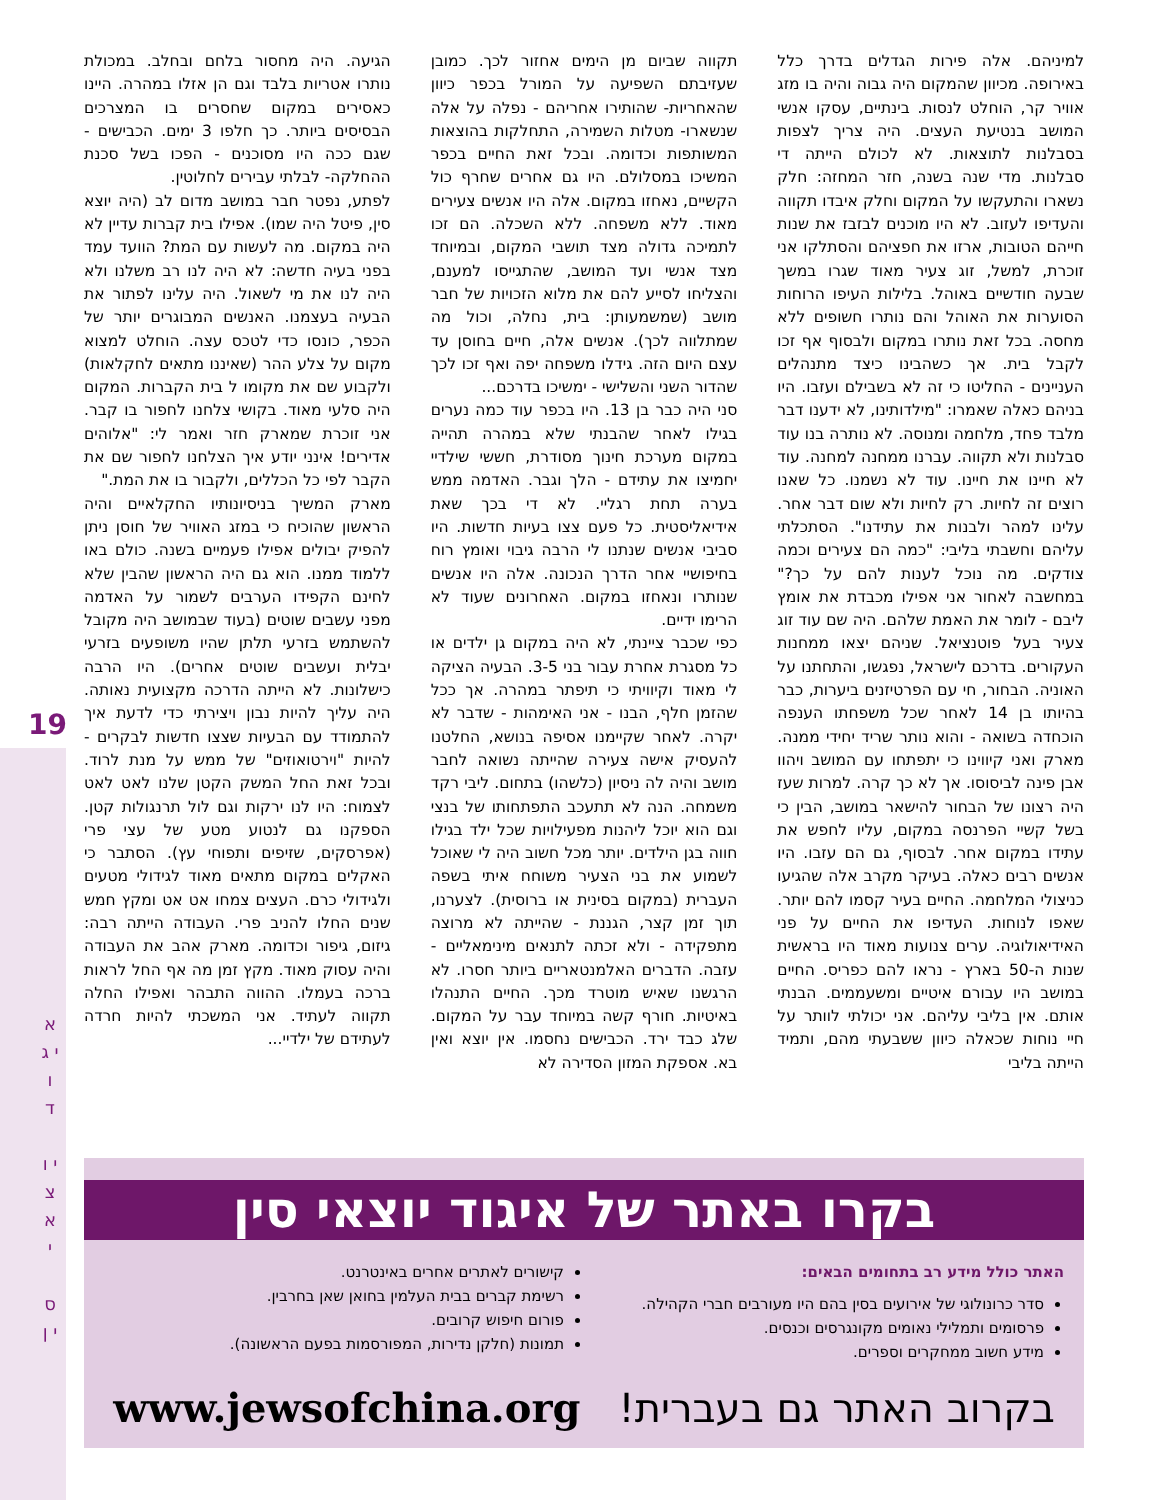19
א י ג ו ד
י ו צ א י
ס י ן
למיניהם. אלה פירות הגדלים בדרך כלל באירופה. מכיוון שהמקום היה גבוה והיה בו מזג אוויר קר, הוחלט לנסות. בינתיים, עסקו אנשי המושב בנטיעת העצים. היה צריך לצפות בסבלנות לתוצאות. לא לכולם הייתה די סבלנות. מדי שנה בשנה, חזר המחזה: חלק נשארו והתעקשו על המקום וחלק איבדו תקווה והעדיפו לעזוב. לא היו מוכנים לבזבז את שנות חייהם הטובות, ארזו את חפציהם והסתלקו אני זוכרת, למשל, זוג צעיר מאוד שגרו במשך שבעה חודשיים באוהל. בלילות העיפו הרוחות הסוערות את האוהל והם נותרו חשופים ללא מחסה. בכל זאת נותרו במקום ולבסוף אף זכו לקבל בית. אך כשהבינו כיצד מתנהלים העניינים - החליטו כי זה לא בשבילם ועזבו. היו בניהם כאלה שאמרו: "מילדותינו, לא ידענו דבר מלבד פחד, מלחמה ומנוסה. לא נותרה בנו עוד סבלנות ולא תקווה. עברנו ממחנה למחנה. עוד לא חיינו את חיינו. עוד לא נשמנו. כל שאנו רוצים זה לחיות. רק לחיות ולא שום דבר אחר. עלינו למהר ולבנות את עתידנו". הסתכלתי עליהם וחשבתי בליבי: "כמה הם צעירים וכמה צודקים. מה נוכל לענות להם על כך?" במחשבה לאחור אני אפילו מכבדת את אומץ ליבם - לומר את האמת שלהם. היה שם עוד זוג צעיר בעל פוטנציאל. שניהם יצאו ממחנות העקורים. בדרכם לישראל, נפגשו, והתחתנו על האוניה. הבחור, חי עם הפרטיזנים ביערות, כבר בהיותו בן 14 לאחר שכל משפחתו הענפה הוכחדה בשואה - והוא נותר שריד יחידי ממנה. מארק ואני קיווינו כי יתפתחו עם המושב ויהוו אבן פינה לביסוסו. אך לא כך קרה. למרות שעז היה רצונו של הבחור להישאר במושב, הבין כי בשל קשיי הפרנסה במקום, עליו לחפש את עתידו במקום אחר. לבסוף, גם הם עזבו. היו אנשים רבים כאלה. בעיקר מקרב אלה שהגיעו כניצולי המלחמה. החיים בעיר קסמו להם יותר. שאפו לנוחות. העדיפו את החיים על פני האידיאולוגיה. ערים צנועות מאוד היו בראשית שנות ה-50 בארץ - נראו להם כפריס. החיים במושב היו עבורם איטיים ומשעממים. הבנתי אותם. אין בליבי עליהם. אני יכולתי לוותר על חיי נוחות שכאלה כיוון ששבעתי מהם, ותמיד הייתה בליבי
תקווה שביום מן הימים אחזור לכך. כמובן שעזיבתם השפיעה על המורל בכפר כיוון שהאחריות- שהותירו אחריהם - נפלה על אלה שנשארו- מטלות השמירה, התחלקות בהוצאות המשותפות וכדומה. ובכל זאת החיים בכפר המשיכו במסלולם. היו גם אחרים שחרף כול הקשיים, נאחזו במקום. אלה היו אנשים צעירים מאוד. ללא משפחה. ללא השכלה. הם זכו לתמיכה גדולה מצד תושבי המקום, ובמיוחד מצד אנשי ועד המושב, שהתגייסו למענם, והצליחו לסייע להם את מלוא הזכויות של חבר מושב (שמשמעותן: בית, נחלה, וכול מה שמתלווה לכך). אנשים אלה, חיים בחוסן עד עצם היום הזה. גידלו משפחה יפה ואף זכו לכך שהדור השני והשלישי - ימשיכו בדרכם...
סני היה כבר בן 13. היו בכפר עוד כמה נערים בגילו לאחר שהבנתי שלא במהרה תהייה במקום מערכת חינוך מסודרת, חששי שילדיי יחמיצו את עתידם - הלך וגבר. האדמה ממש בערה תחת רגליי. לא די בכך שאת אידיאליסטית. כל פעם צצו בעיות חדשות. היו סביבי אנשים שנתנו לי הרבה גיבוי ואומץ רוח בחיפושיי אחר הדרך הנכונה. אלה היו אנשים שנותרו ונאחזו במקום. האחרונים שעוד לא הרימו ידיים.
כפי שכבר ציינתי, לא היה במקום גן ילדים או כל מסגרת אחרת עבור בני 3-5. הבעיה הציקה לי מאוד וקיוויתי כי תיפתר במהרה. אך ככל שהזמן חלף, הבנו - אני האימהות - שדבר לא יקרה. לאחר שקיימנו אסיפה בנושא, החלטנו להעסיק אישה צעירה שהייתה נשואה לחבר מושב והיה לה ניסיון (כלשהו) בתחום. ליבי רקד משמחה. הנה לא תתעכב התפתחותו של בנצי וגם הוא יוכל ליהנות מפעילויות שכל ילד בגילו חווה בגן הילדים. יותר מכל חשוב היה לי שאוכל לשמוע את בני הצעיר משוחח איתי בשפה העברית (במקום בסינית או ברוסית). לצערנו, תוך זמן קצר, הגננת - שהייתה לא מרוצה מתפקידה - ולא זכתה לתנאים מינימאליים - עזבה. הדברים האלמנטאריים ביותר חסרו. לא הרגשנו שאיש מוטרד מכך. החיים התנהלו באיטיות. חורף קשה במיוחד עבר על המקום. שלג כבד ירד. הכבישים נחסמו. אין יוצא ואין בא. אספקת המזון הסדירה לא
הגיעה. היה מחסור בלחם ובחלב. במכולת נותרו אטריות בלבד וגם הן אזלו במהרה. היינו כאסירים במקום שחסרים בו המצרכים הבסיסים ביותר. כך חלפו 3 ימים. הכבישים - שגם ככה היו מסוכנים - הפכו בשל סכנת ההחלקה- לבלתי עבירים לחלוטין.
לפתע, נפטר חבר במושב מדום לב (היה יוצא סין, פיטל היה שמו). אפילו בית קברות עדיין לא היה במקום. מה לעשות עם המת? הוועד עמד בפני בעיה חדשה: לא היה לנו רב משלנו ולא היה לנו את מי לשאול. היה עלינו לפתור את הבעיה בעצמנו. האנשים המבוגרים יותר של הכפר, כונסו כדי לטכס עצה. הוחלט למצוא מקום על צלע ההר (שאיננו מתאים לחקלאות) ולקבוע שם את מקומו ל בית הקברות. המקום היה סלעי מאוד. בקושי צלחנו לחפור בו קבר. אני זוכרת שמארק חזר ואמר לי: "אלוהים אדירים! אינני יודע איך הצלחנו לחפור שם את הקבר לפי כל הכללים, ולקבור בו את המת."
מארק המשיך בניסיונותיו החקלאיים והיה הראשון שהוכיח כי במזג האוויר של חוסן ניתן להפיק יבולים אפילו פעמיים בשנה. כולם באו ללמוד ממנו. הוא גם היה הראשון שהבין שלא לחינם הקפידו הערבים לשמור על האדמה מפני עשבים שוטים (בעוד שבמושב היה מקובל להשתמש בזרעי תלתן שהיו משופעים בזרעי יבלית ועשבים שוטים אחרים). היו הרבה כישלונות. לא הייתה הדרכה מקצועית נאותה. היה עליך להיות נבון ויצירתי כדי לדעת איך להתמודד עם הבעיות שצצו חדשות לבקרים - להיות "וירטואוזים" של ממש על מנת לרוד. ובכל זאת החל המשק הקטן שלנו לאט לאט לצמוח: היו לנו ירקות וגם לול תרנגולות קטן. הספקנו גם לנטוע מטע של עצי פרי (אפרסקים, שזיפים ותפוחי עץ). הסתבר כי האקלים במקום מתאים מאוד לגידולי מטעים ולגידולי כרם. העצים צמחו אט אט ומקץ חמש שנים החלו להניב פרי. העבודה הייתה רבה: גיזום, גיפור וכדומה. מארק אהב את העבודה והיה עסוק מאוד. מקץ זמן מה אף החל לראות ברכה בעמלו. ההווה התבהר ואפילו החלה תקווה לעתיד. אני המשכתי להיות חרדה לעתידם של ילדיי...
בקרו באתר של איגוד יוצאי סין
האתר כולל מידע רב בתחומים הבאים:
סדר כרונולוגי של אירועים בסין בהם היו מעורבים חברי הקהילה.
פרסומים ותמלילי נאומים מקונגרסים וכנסים.
מידע חשוב ממחקרים וספרים.
קישורים לאתרים אחרים באינטרנט.
רשימת קברים בבית העלמין בחואן שאן בחרבין.
פורום חיפוש קרובים.
תמונות (חלקן נדירות, המפורסמות בפעם הראשונה).
בקרוב האתר גם בעברית! www.jewsofchina.org